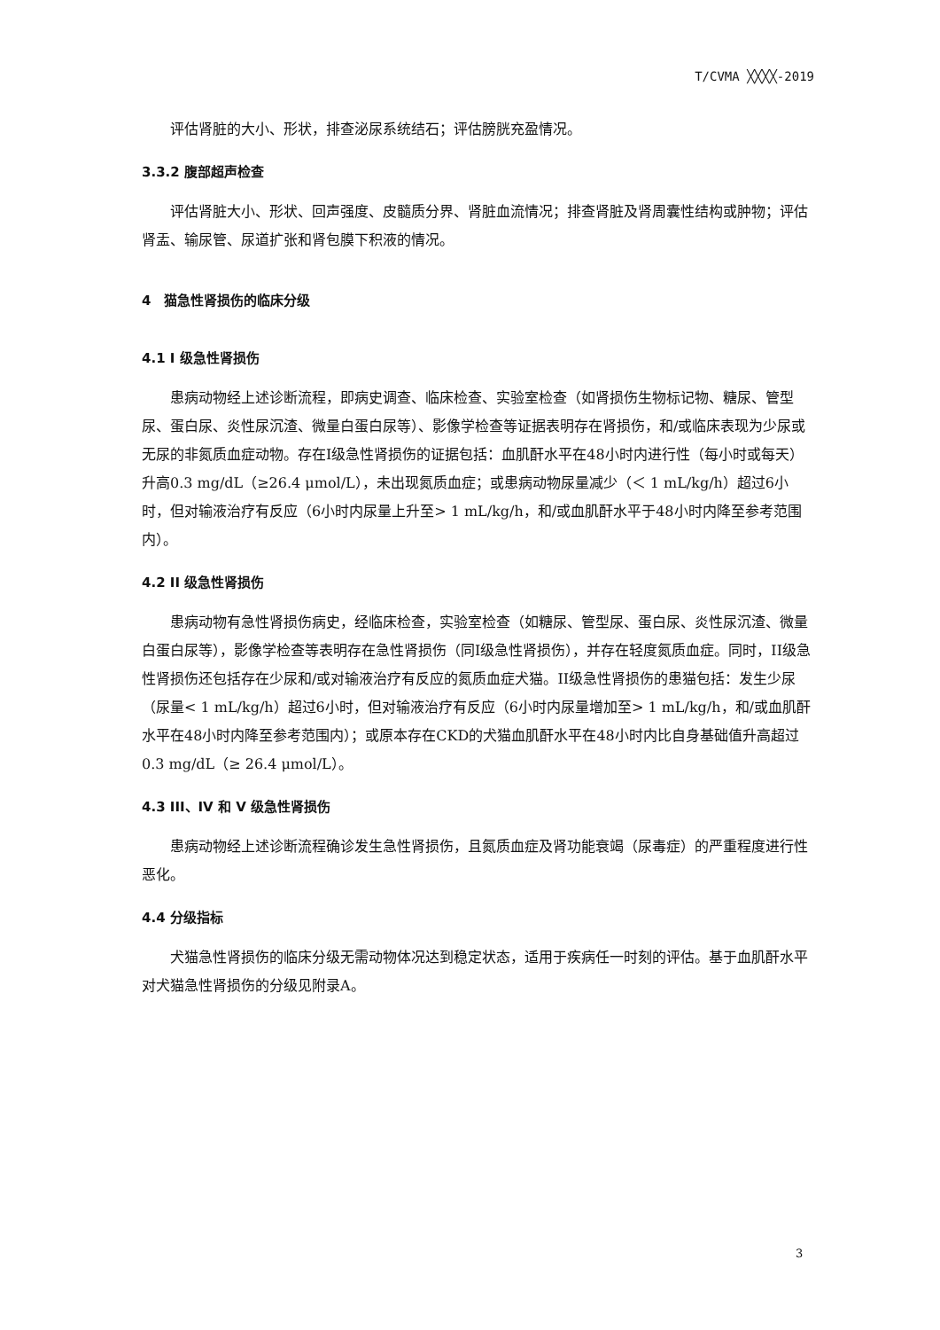T/CVMA ╳╳╳╳-2019
评估肾脏的大小、形状，排查泌尿系统结石；评估膀胱充盈情况。
3.3.2 腹部超声检查
评估肾脏大小、形状、回声强度、皮髓质分界、肾脏血流情况；排查肾脏及肾周囊性结构或肿物；评估肾盂、输尿管、尿道扩张和肾包膜下积液的情况。
4　猫急性肾损伤的临床分级
4.1 I 级急性肾损伤
患病动物经上述诊断流程，即病史调查、临床检查、实验室检查（如肾损伤生物标记物、糖尿、管型尿、蛋白尿、炎性尿沉渣、微量白蛋白尿等）、影像学检查等证据表明存在肾损伤，和/或临床表现为少尿或无尿的非氮质血症动物。存在I级急性肾损伤的证据包括：血肌酐水平在48小时内进行性（每小时或每天）升高0.3 mg/dL（≥26.4 μmol/L），未出现氮质血症；或患病动物尿量减少（＜ 1 mL/kg/h）超过6小时，但对输液治疗有反应（6小时内尿量上升至> 1 mL/kg/h，和/或血肌酐水平于48小时内降至参考范围内）。
4.2 II 级急性肾损伤
患病动物有急性肾损伤病史，经临床检查，实验室检查（如糖尿、管型尿、蛋白尿、炎性尿沉渣、微量白蛋白尿等），影像学检查等表明存在急性肾损伤（同I级急性肾损伤），并存在轻度氮质血症。同时，II级急性肾损伤还包括存在少尿和/或对输液治疗有反应的氮质血症犬猫。II级急性肾损伤的患猫包括：发生少尿（尿量< 1 mL/kg/h）超过6小时，但对输液治疗有反应（6小时内尿量增加至> 1 mL/kg/h，和/或血肌酐水平在48小时内降至参考范围内）；或原本存在CKD的犬猫血肌酐水平在48小时内比自身基础值升高超过0.3 mg/dL（≥ 26.4 μmol/L）。
4.3 III、IV 和 V 级急性肾损伤
患病动物经上述诊断流程确诊发生急性肾损伤，且氮质血症及肾功能衰竭（尿毒症）的严重程度进行性恶化。
4.4 分级指标
犬猫急性肾损伤的临床分级无需动物体况达到稳定状态，适用于疾病任一时刻的评估。基于血肌酐水平对犬猫急性肾损伤的分级见附录A。
3